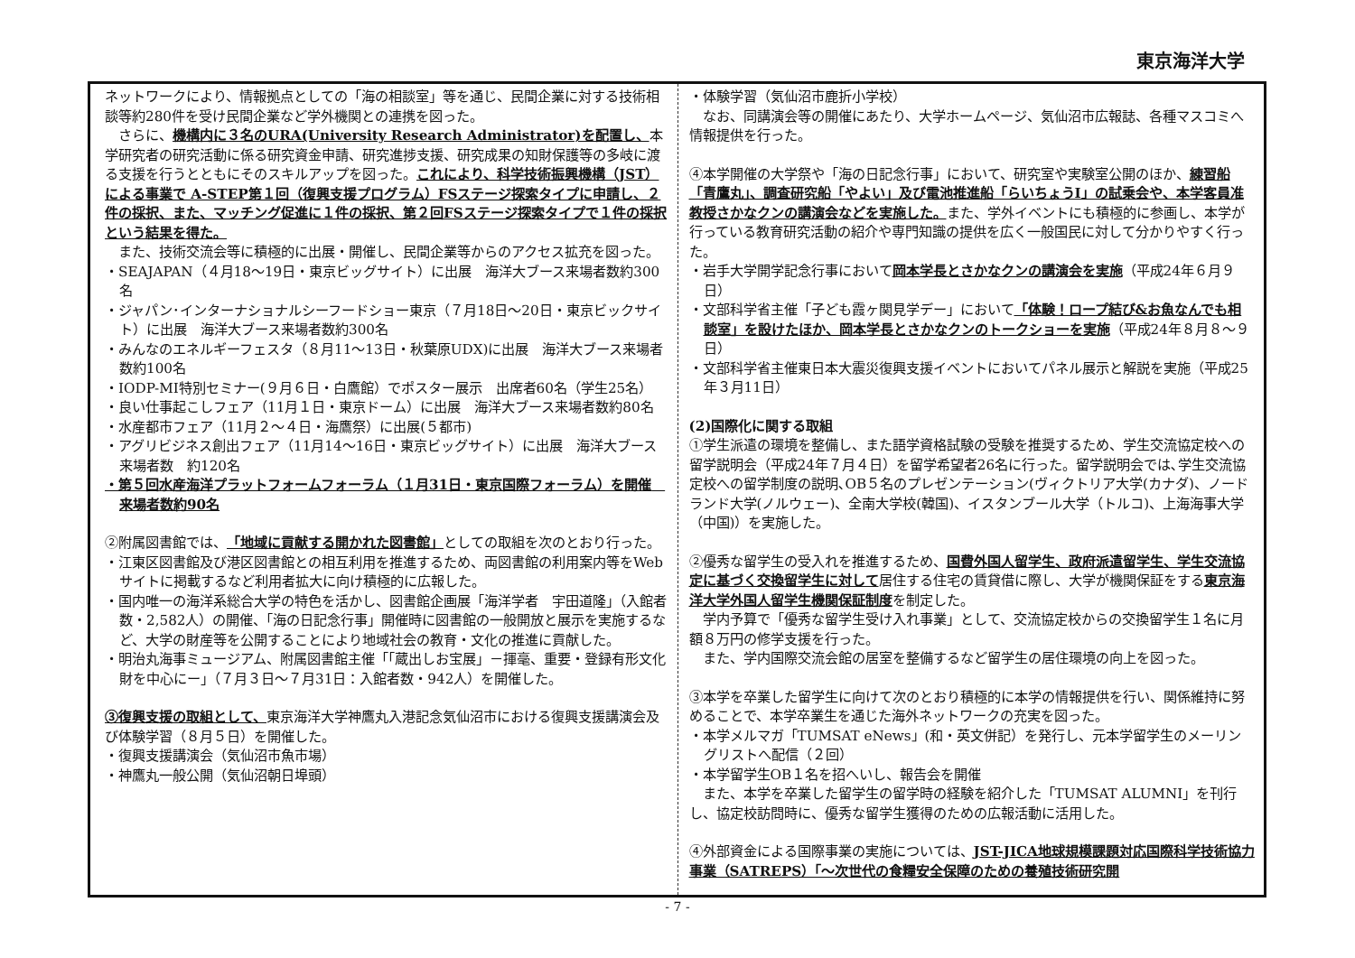東京海洋大学
ネットワークにより、情報拠点としての「海の相談室」等を通じ、民間企業に対する技術相談等約280件を受け民間企業など学外機関との連携を図った。
　さらに、機構内に３名のURA(University Research Administrator)を配置し、本学研究者の研究活動に係る研究資金申請、研究進捗支援、研究成果の知財保護等の多岐に渡る支援を行うとともにそのスキルアップを図った。これにより、科学技術振興機構（JST）による事業で A-STEP第１回（復興支援プログラム）FSステージ探索タイプに申請し、２件の採択、また、マッチング促進に１件の採択、第２回FSステージ探索タイプで１件の採択という結果を得た。
　また、技術交流会等に積極的に出展・開催し、民間企業等からのアクセス拡充を図った。
・SEAJAPAN（４月18～19日・東京ビッグサイト）に出展　海洋大ブース来場者数約300名
・ジャパン･インターナショナルシーフードショー東京（７月18日～20日・東京ビックサイト）に出展　海洋大ブース来場者数約300名
・みんなのエネルギーフェスタ（８月11～13日・秋葉原UDX)に出展　海洋大ブース来場者数約100名
・IODP-MI特別セミナー(９月６日・白鷹館）でポスター展示　出席者60名（学生25名）
・良い仕事起こしフェア（11月１日・東京ドーム）に出展　海洋大ブース来場者数約80名
・水産都市フェア（11月２～４日・海鷹祭）に出展(５都市)
・アグリビジネス創出フェア（11月14～16日・東京ビッグサイト）に出展　海洋大ブース来場者数　約120名
・第５回水産海洋プラットフォームフォーラム（１月31日・東京国際フォーラム）を開催　来場者数約90名
②附属図書館では、「地域に貢献する開かれた図書館」としての取組を次のとおり行った。
・江東区図書館及び港区図書館との相互利用を推進するため、両図書館の利用案内等をWebサイトに掲載するなど利用者拡大に向け積極的に広報した。
・国内唯一の海洋系総合大学の特色を活かし、図書館企画展「海洋学者　宇田道隆」（入館者数・2,582人）の開催、「海の日記念行事」開催時に図書館の一般開放と展示を実施するなど、大学の財産等を公開することにより地域社会の教育・文化の推進に貢献した。
・明治丸海事ミュージアム、附属図書館主催「「蔵出しお宝展」－揮毫、重要・登録有形文化財を中心にー」（７月３日～７月31日：入館者数・942人）を開催した。
③復興支援の取組として、東京海洋大学神鷹丸入港記念気仙沼市における復興支援講演会及び体験学習（８月５日）を開催した。
・復興支援講演会（気仙沼市魚市場）
・神鷹丸一般公開（気仙沼朝日埠頭）
・体験学習（気仙沼市鹿折小学校）
　なお、同講演会等の開催にあたり、大学ホームページ、気仙沼市広報誌、各種マスコミへ情報提供を行った。
④本学開催の大学祭や「海の日記念行事」において、研究室や実験室公開のほか、練習船「青鷹丸」、調査研究船「やよい」及び電池推進船「らいちょうⅠ」の試乗会や、本学客員准教授さかなクンの講演会などを実施した。また、学外イベントにも積極的に参画し、本学が行っている教育研究活動の紹介や専門知識の提供を広く一般国民に対して分かりやすく行った。
・岩手大学開学記念行事において岡本学長とさかなクンの講演会を実施（平成24年６月９日）
・文部科学省主催「子ども霞ヶ関見学デー」において「体験！ロープ結び&お魚なんでも相談室」を設けたほか、岡本学長とさかなクンのトークショーを実施（平成24年８月８～９日）
・文部科学省主催東日本大震災復興支援イベントにおいてパネル展示と解説を実施（平成25年３月11日）
(2)国際化に関する取組
①学生派遣の環境を整備し、また語学資格試験の受験を推奨するため、学生交流協定校への留学説明会（平成24年７月４日）を留学希望者26名に行った。留学説明会では､学生交流協定校への留学制度の説明､OB５名のプレゼンテーション(ヴィクトリア大学(カナダ)、ノードランド大学(ノルウェー)、全南大学校(韓国)、イスタンブール大学（トルコ)、上海海事大学（中国)）を実施した。
②優秀な留学生の受入れを推進するため、国費外国人留学生、政府派遣留学生、学生交流協定に基づく交換留学生に対して居住する住宅の賃貸借に際し、大学が機関保証をする東京海洋大学外国人留学生機関保証制度を制定した。
　学内予算で「優秀な留学生受け入れ事業」として、交流協定校からの交換留学生１名に月額８万円の修学支援を行った。
　また、学内国際交流会館の居室を整備するなど留学生の居住環境の向上を図った。
③本学を卒業した留学生に向けて次のとおり積極的に本学の情報提供を行い、関係維持に努めることで、本学卒業生を通じた海外ネットワークの充実を図った。
・本学メルマガ「TUMSAT eNews」(和・英文併記）を発行し、元本学留学生のメーリングリストへ配信（２回）
・本学留学生OB１名を招へいし、報告会を開催
　また、本学を卒業した留学生の留学時の経験を紹介した「TUMSAT ALUMNI」を刊行し、協定校訪問時に、優秀な留学生獲得のための広報活動に活用した。
④外部資金による国際事業の実施については、JST-JICA地球規模課題対応国際科学技術協力事業（SATREPS）「～次世代の食糧安全保障のための養殖技術研究開
- 7 -